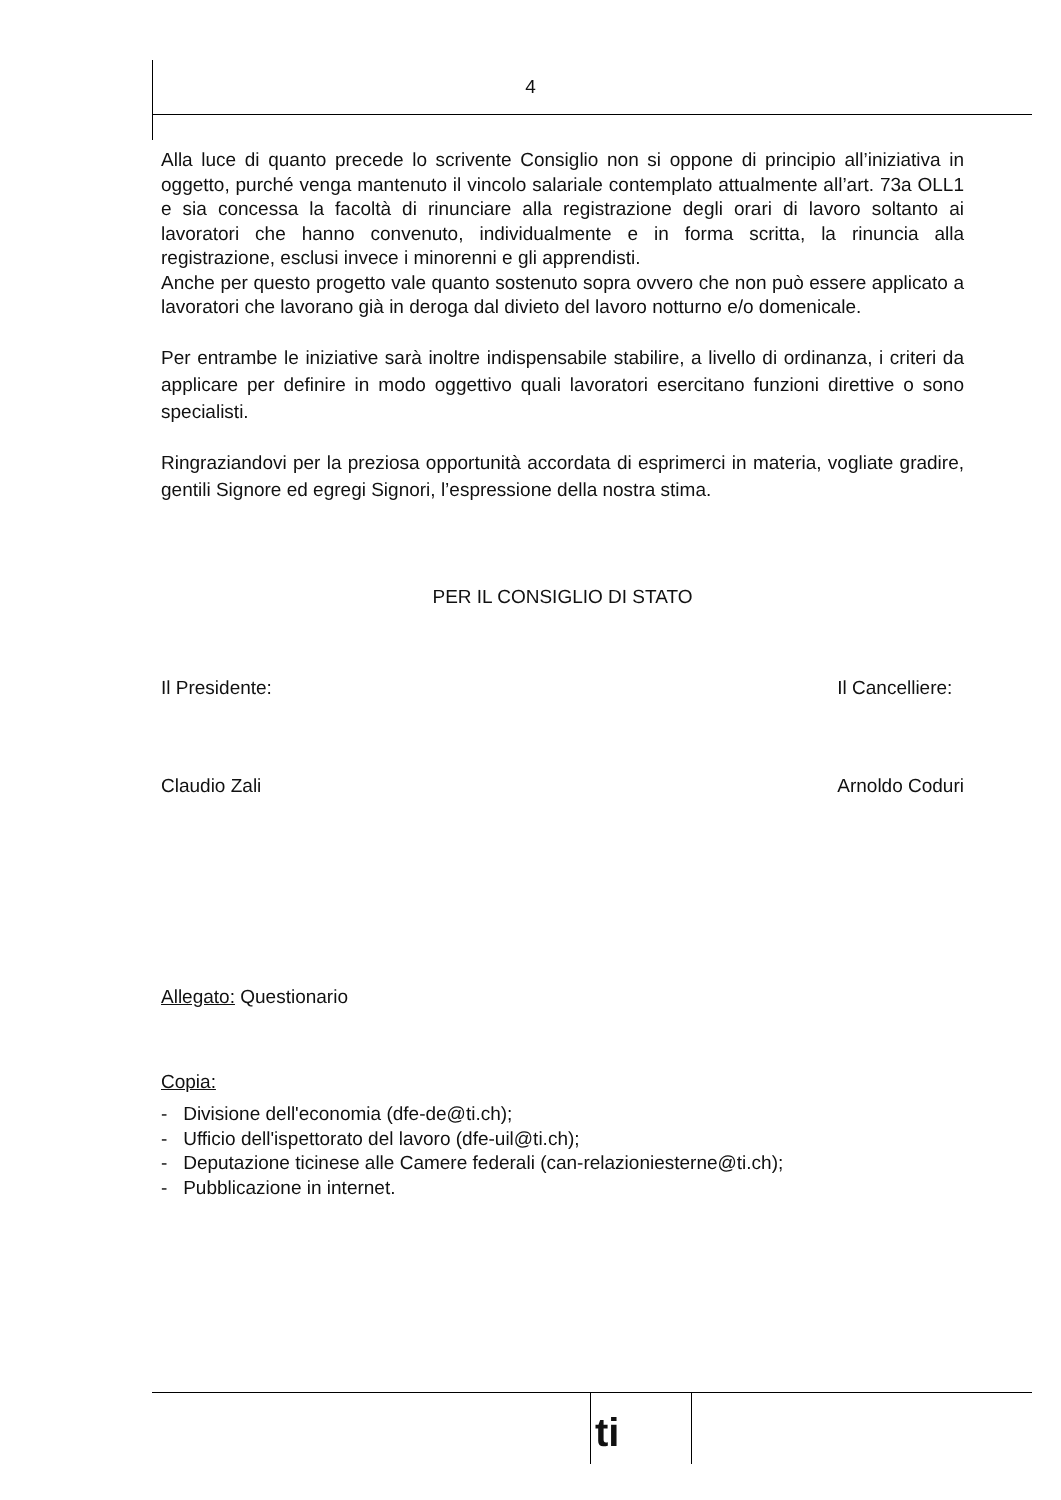4
Alla luce di quanto precede lo scrivente Consiglio non si oppone di principio all’iniziativa in oggetto, purché venga mantenuto il vincolo salariale contemplato attualmente all’art. 73a OLL1 e sia concessa la facoltà di rinunciare alla registrazione degli orari di lavoro soltanto ai lavoratori che hanno convenuto, individualmente e in forma scritta, la rinuncia alla registrazione, esclusi invece i minorenni e gli apprendisti.
Anche per questo progetto vale quanto sostenuto sopra ovvero che non può essere applicato a lavoratori che lavorano già in deroga dal divieto del lavoro notturno e/o domenicale.
Per entrambe le iniziative sarà inoltre indispensabile stabilire, a livello di ordinanza, i criteri da applicare per definire in modo oggettivo quali lavoratori esercitano funzioni direttive o sono specialisti.
Ringraziandovi per la preziosa opportunità accordata di esprimerci in materia, vogliate gradire, gentili Signore ed egregi Signori, l’espressione della nostra stima.
PER IL CONSIGLIO DI STATO
Il Presidente:
Claudio Zali
Il Cancelliere:
Arnoldo Coduri
Allegato: Questionario
Copia:
- Divisione dell'economia (dfe-de@ti.ch);
- Ufficio dell'ispettorato del lavoro (dfe-uil@ti.ch);
- Deputazione ticinese alle Camere federali (can-relazioniesterne@ti.ch);
- Pubblicazione in internet.
ti